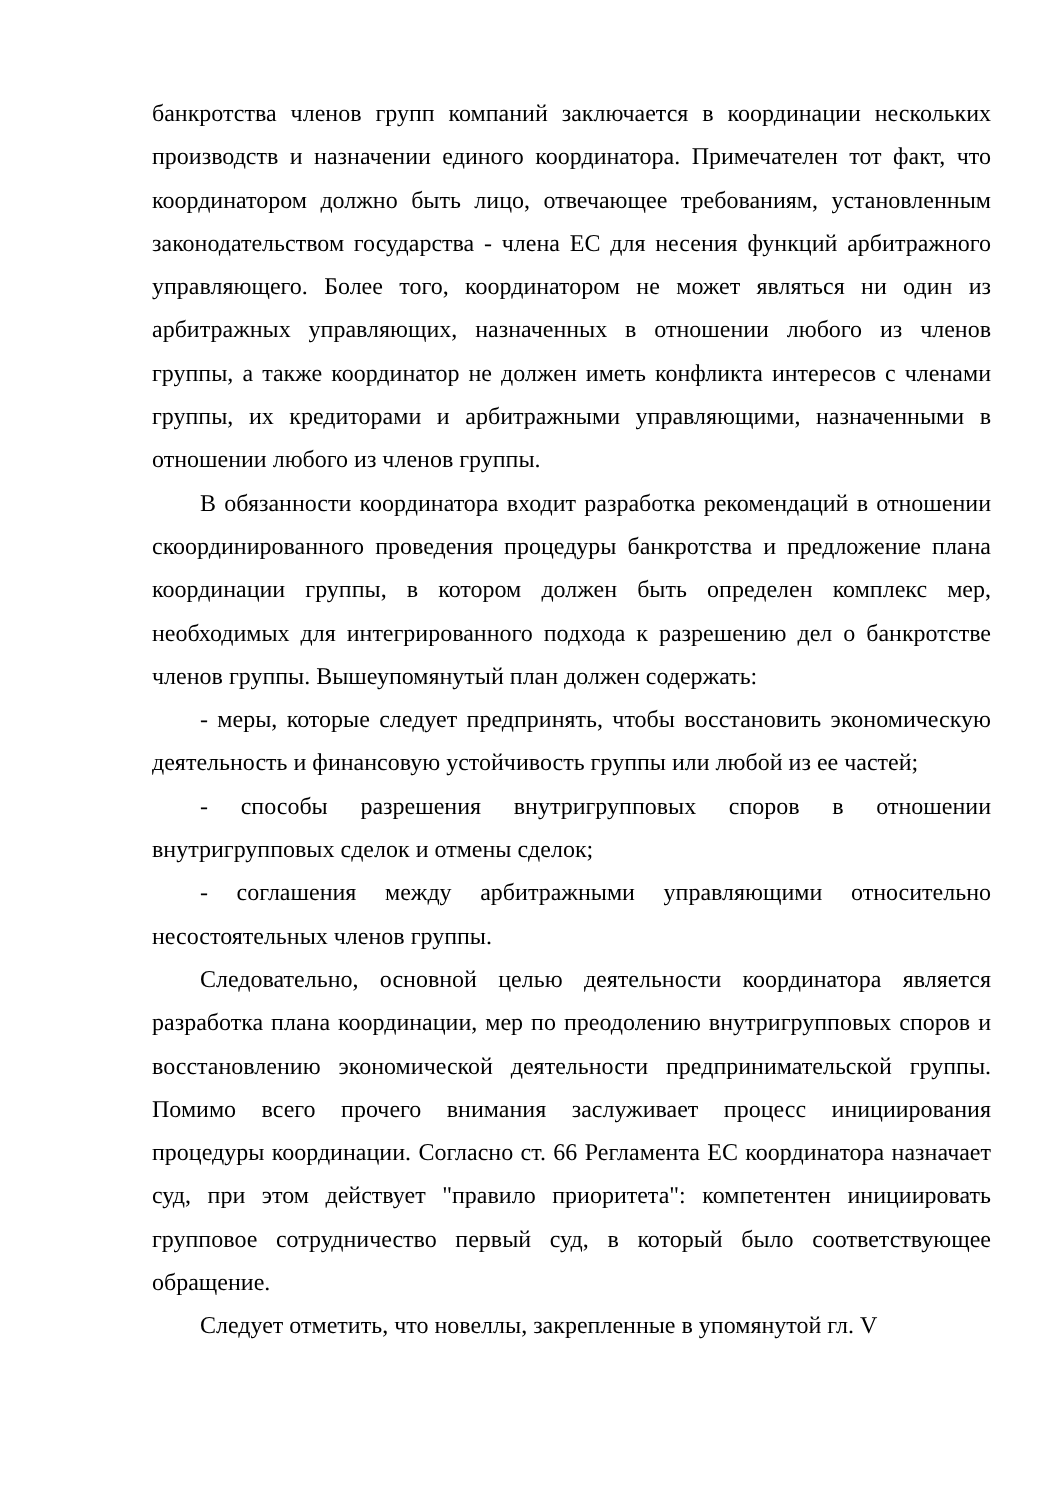банкротства членов групп компаний заключается в координации нескольких производств и назначении единого координатора. Примечателен тот факт, что координатором должно быть лицо, отвечающее требованиям, установленным законодательством государства - члена ЕС для несения функций арбитражного управляющего. Более того, координатором не может являться ни один из арбитражных управляющих, назначенных в отношении любого из членов группы, а также координатор не должен иметь конфликта интересов с членами группы, их кредиторами и арбитражными управляющими, назначенными в отношении любого из членов группы.
В обязанности координатора входит разработка рекомендаций в отношении скоординированного проведения процедуры банкротства и предложение плана координации группы, в котором должен быть определен комплекс мер, необходимых для интегрированного подхода к разрешению дел о банкротстве членов группы. Вышеупомянутый план должен содержать:
- меры, которые следует предпринять, чтобы восстановить экономическую деятельность и финансовую устойчивость группы или любой из ее частей;
- способы разрешения внутригрупповых споров в отношении внутригрупповых сделок и отмены сделок;
- соглашения между арбитражными управляющими относительно несостоятельных членов группы.
Следовательно, основной целью деятельности координатора является разработка плана координации, мер по преодолению внутригрупповых споров и восстановлению экономической деятельности предпринимательской группы. Помимо всего прочего внимания заслуживает процесс инициирования процедуры координации. Согласно ст. 66 Регламента ЕС координатора назначает суд, при этом действует "правило приоритета": компетентен инициировать групповое сотрудничество первый суд, в который было соответствующее обращение.
Следует отметить, что новеллы, закрепленные в упомянутой гл. V